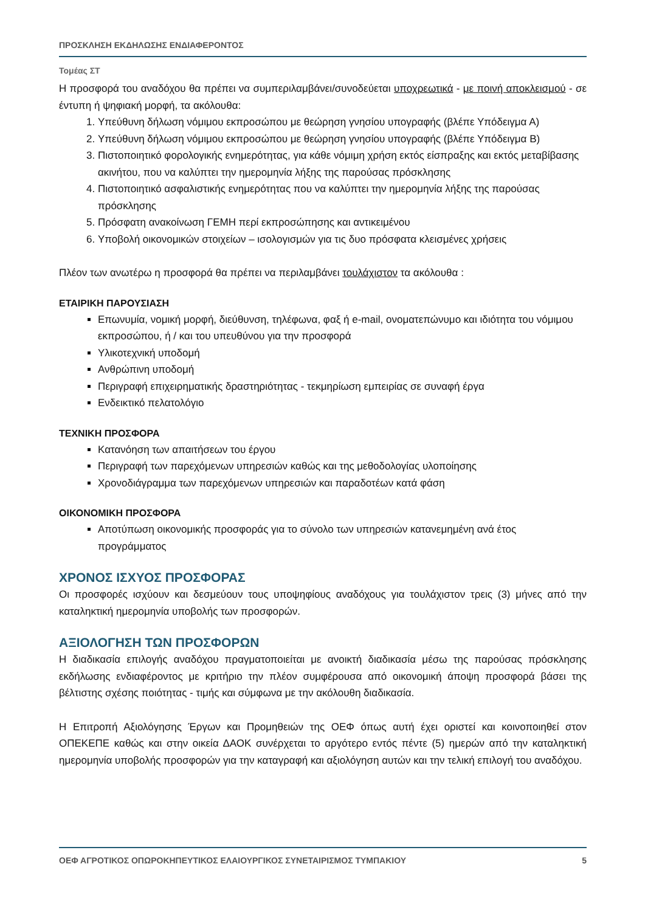ΠΡΟΣΚΛΗΣΗ ΕΚΔΗΛΩΣΗΣ ΕΝΔΙΑΦΕΡΟΝΤΟΣ
Τομέας ΣΤ
Η προσφορά του αναδόχου θα πρέπει να συμπεριλαμβάνει/συνοδεύεται υποχρεωτικά - με ποινή αποκλεισμού - σε έντυπη ή ψηφιακή μορφή, τα ακόλουθα:
1. Υπεύθυνη δήλωση νόμιμου εκπροσώπου με θεώρηση γνησίου υπογραφής (βλέπε Υπόδειγμα Α)
2. Υπεύθυνη δήλωση νόμιμου εκπροσώπου με θεώρηση γνησίου υπογραφής (βλέπε Υπόδειγμα Β)
3. Πιστοποιητικό φορολογικής ενημερότητας, για κάθε νόμιμη χρήση εκτός είσπραξης και εκτός μεταβίβασης ακινήτου, που να καλύπτει την ημερομηνία λήξης της παρούσας πρόσκλησης
4. Πιστοποιητικό ασφαλιστικής ενημερότητας που να καλύπτει την ημερομηνία λήξης της παρούσας πρόσκλησης
5. Πρόσφατη ανακοίνωση ΓΕΜΗ περί εκπροσώπησης και αντικειμένου
6. Υποβολή οικονομικών στοιχείων – ισολογισμών για τις δυο πρόσφατα κλεισμένες χρήσεις
Πλέον των ανωτέρω η προσφορά θα πρέπει να περιλαμβάνει τουλάχιστον τα ακόλουθα :
ΕΤΑΙΡΙΚΗ ΠΑΡΟΥΣΙΑΣΗ
Επωνυμία, νομική μορφή, διεύθυνση, τηλέφωνα, φαξ ή e-mail, ονοματεπώνυμο και ιδιότητα του νόμιμου εκπροσώπου, ή / και του υπευθύνου για την προσφορά
Υλικοτεχνική υποδομή
Ανθρώπινη υποδομή
Περιγραφή επιχειρηματικής δραστηριότητας - τεκμηρίωση εμπειρίας σε συναφή έργα
Ενδεικτικό πελατολόγιο
ΤΕΧΝΙΚΗ ΠΡΟΣΦΟΡΑ
Κατανόηση των απαιτήσεων του έργου
Περιγραφή των παρεχόμενων υπηρεσιών καθώς και της μεθοδολογίας υλοποίησης
Χρονοδιάγραμμα των παρεχόμενων υπηρεσιών και παραδοτέων κατά φάση
ΟΙΚΟΝΟΜΙΚΗ ΠΡΟΣΦΟΡΑ
Αποτύπωση οικονομικής προσφοράς για το σύνολο των υπηρεσιών κατανεμημένη ανά έτος προγράμματος
ΧΡΟΝΟΣ ΙΣΧΥΟΣ ΠΡΟΣΦΟΡΑΣ
Οι προσφορές ισχύουν και δεσμεύουν τους υποψηφίους αναδόχους για τουλάχιστον τρεις (3) μήνες από την καταληκτική ημερομηνία υποβολής των προσφορών.
ΑΞΙΟΛΟΓΗΣΗ ΤΩΝ ΠΡΟΣΦΟΡΩΝ
Η διαδικασία επιλογής αναδόχου πραγματοποιείται με ανοικτή διαδικασία μέσω της παρούσας πρόσκλησης εκδήλωσης ενδιαφέροντος με κριτήριο την πλέον συμφέρουσα από οικονομική άποψη προσφορά βάσει της βέλτιστης σχέσης ποιότητας - τιμής και σύμφωνα με την ακόλουθη διαδικασία.
Η Επιτροπή Αξιολόγησης Έργων και Προμηθειών της ΟΕΦ όπως αυτή έχει οριστεί και κοινοποιηθεί στον ΟΠΕΚΕΠΕ καθώς και στην οικεία ΔΑΟΚ συνέρχεται το αργότερο εντός πέντε (5) ημερών από την καταληκτική ημερομηνία υποβολής προσφορών για την καταγραφή και αξιολόγηση αυτών και την τελική επιλογή του αναδόχου.
ΟΕΦ ΑΓΡΟΤΙΚΟΣ ΟΠΩΡΟΚΗΠΕΥΤΙΚΟΣ ΕΛΑΙΟΥΡΓΙΚΟΣ ΣΥΝΕΤΑΙΡΙΣΜΟΣ ΤΥΜΠΑΚΙΟΥ 5